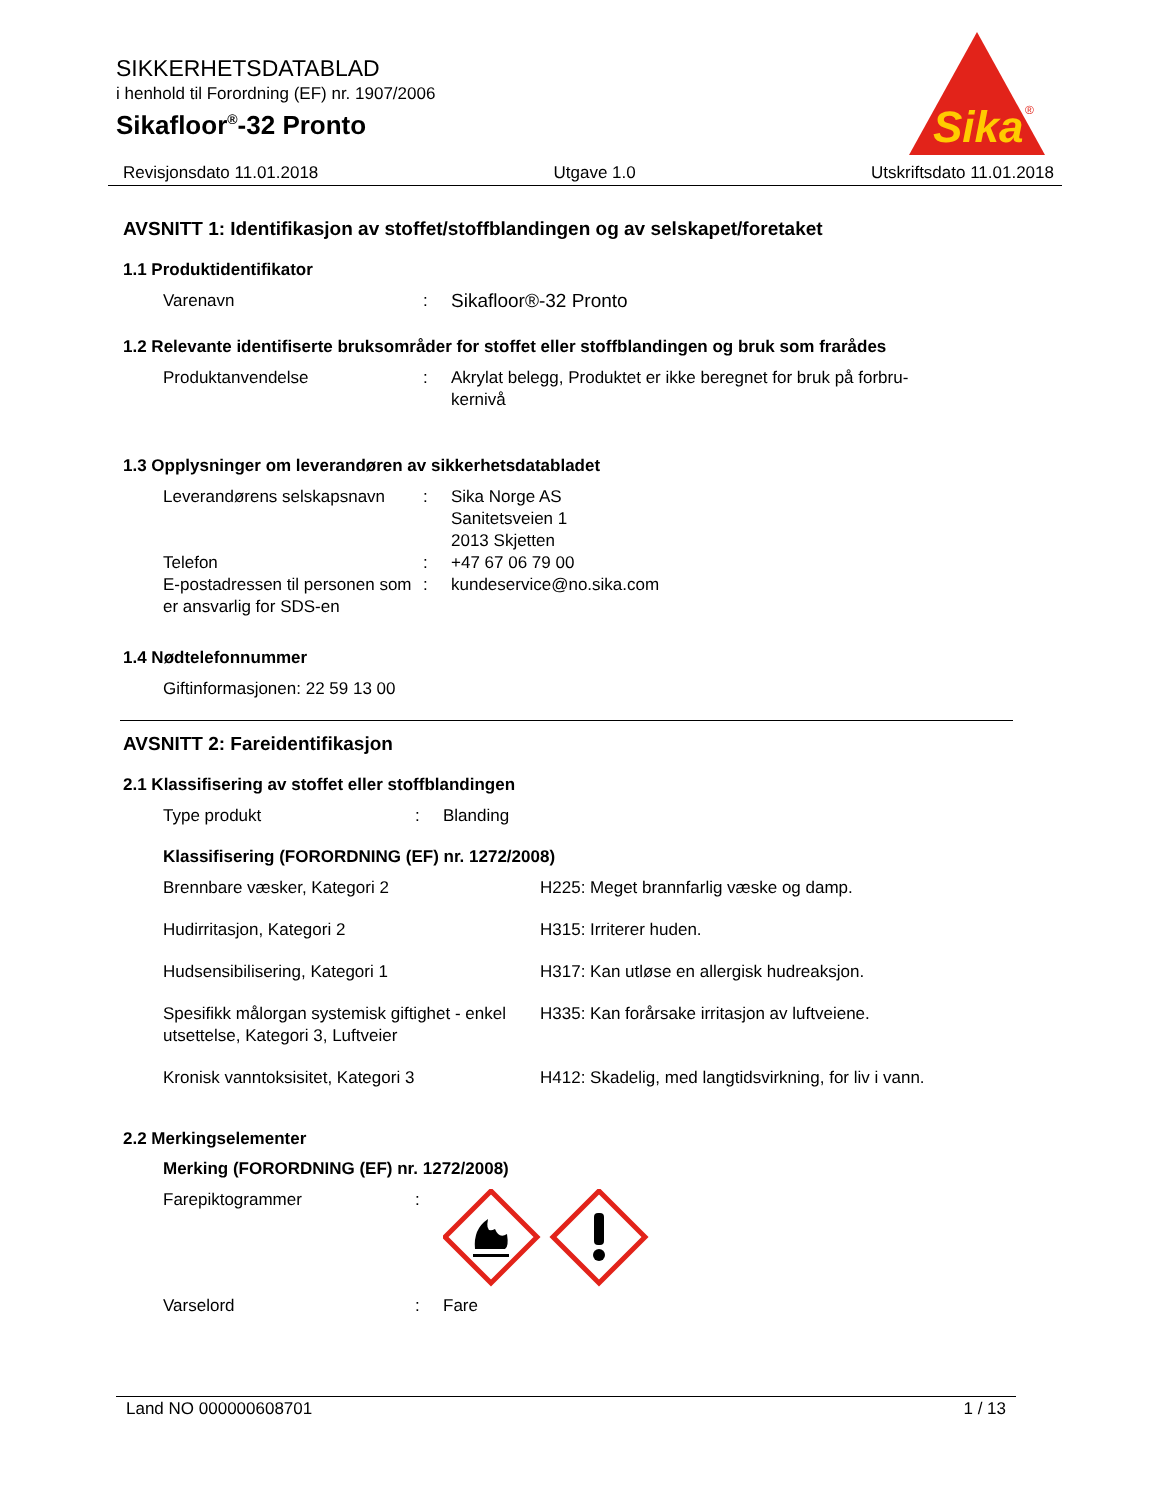SIKKERHETSDATABLAD
i henhold til Forordning (EF) nr. 1907/2006
Sikafloor<sup>®</sup>-32 Pronto
Sika
®
Revisjonsdato 11.01.2018 Utgave 1.0 Utskriftsdato 11.01.2018
AVSNITT 1: Identifikasjon av stoffet/stoffblandingen og av selskapet/foretaket
1.1 Produktidentifikator
Varenavn : Sikafloor®-32 Pronto
1.2 Relevante identifiserte bruksområder for stoffet eller stoffblandingen og bruk som frarådes
Produktanvendelse : Akrylat belegg, Produktet er ikke beregnet for bruk på forbru-
kernivå
1.3 Opplysninger om leverandøren av sikkerhetsdatabladet
Leverandørens selskapsnavn
: Sika Norge AS
Sanitetsveien 1
2013 Skjetten
Telefon : +47 67 06 79 00
E-postadressen til personen som er ansvarlig for SDS-en
: kundeservice@no.sika.com
1.4 Nødtelefonnummer
Giftinformasjonen: 22 59 13 00
AVSNITT 2: Fareidentifikasjon
2.1 Klassifisering av stoffet eller stoffblandingen
Type produkt : Blanding
Klassifisering (FORORDNING (EF) nr. 1272/2008)
Brennbare væsker, Kategori 2 H225: Meget brannfarlig væske og damp.
Hudirritasjon, Kategori 2 H315: Irriterer huden.
Hudsensibilisering, Kategori 1 H317: Kan utløse en allergisk hudreaksjon.
Spesifikk målorgan systemisk giftighet - enkel utsettelse, Kategori 3, Luftveier
H335: Kan forårsake irritasjon av luftveiene.
Kronisk vanntoksisitet, Kategori 3 H412: Skadelig, med langtidsvirkning, for liv i vann.
2.2 Merkingselementer
Merking (FORORDNING (EF) nr. 1272/2008)
Farepiktogrammer :
Varselord : Fare
Land NO 000000608701 1 / 13